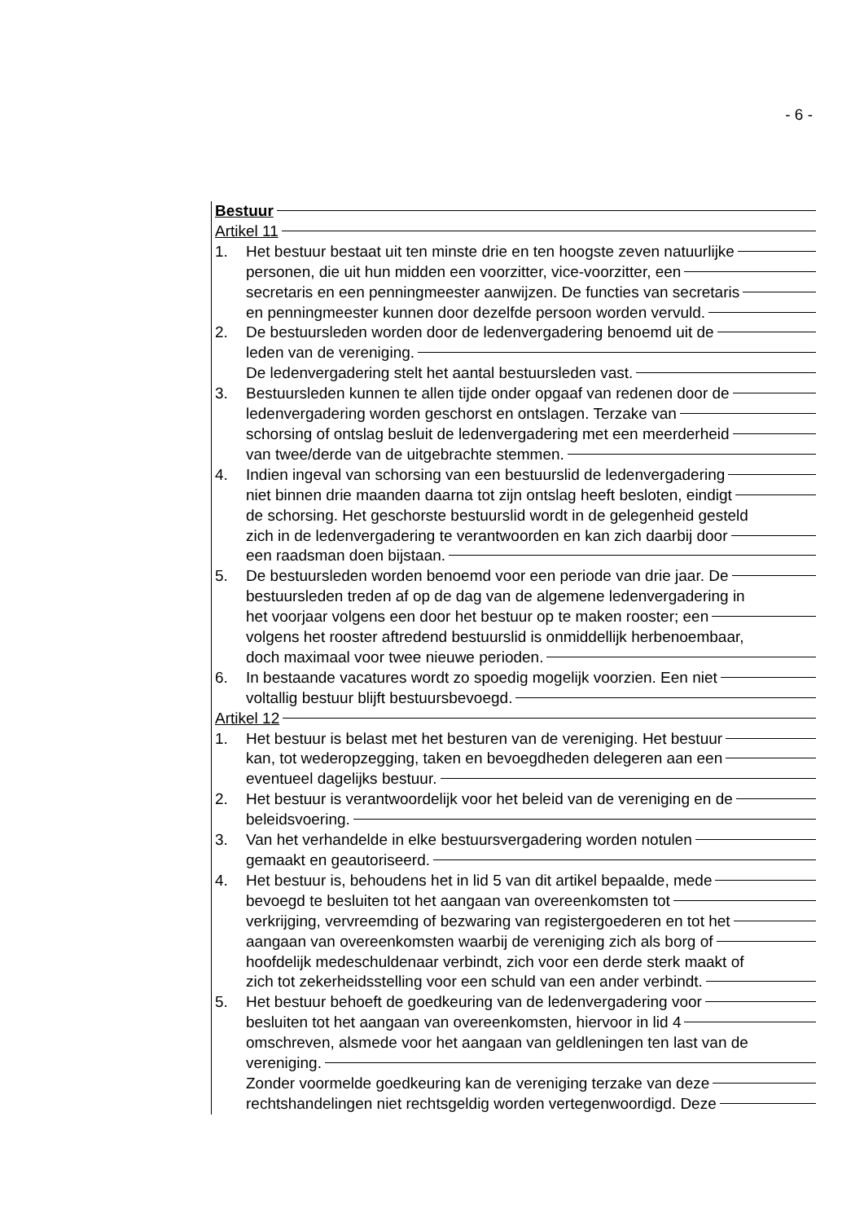- 6 -
Bestuur
Artikel 11
1. Het bestuur bestaat uit ten minste drie en ten hoogste zeven natuurlijke
personen, die uit hun midden een voorzitter, vice-voorzitter, een
secretaris en een penningmeester aanwijzen. De functies van secretaris
en penningmeester kunnen door dezelfde persoon worden vervuld.
2. De bestuursleden worden door de ledenvergadering benoemd uit de
leden van de vereniging.
De ledenvergadering stelt het aantal bestuursleden vast.
3. Bestuursleden kunnen te allen tijde onder opgaaf van redenen door de
ledenvergadering worden geschorst en ontslagen. Terzake van
schorsing of ontslag besluit de ledenvergadering met een meerderheid
van twee/derde van de uitgebrachte stemmen.
4. Indien ingeval van schorsing van een bestuurslid de ledenvergadering
niet binnen drie maanden daarna tot zijn ontslag heeft besloten, eindigt
de schorsing. Het geschorste bestuurslid wordt in de gelegenheid gesteld
zich in de ledenvergadering te verantwoorden en kan zich daarbij door
een raadsman doen bijstaan.
5. De bestuursleden worden benoemd voor een periode van drie jaar. De
bestuursleden treden af op de dag van de algemene ledenvergadering in
het voorjaar volgens een door het bestuur op te maken rooster; een
volgens het rooster aftredend bestuurslid is onmiddellijk herbenoembaar,
doch maximaal voor twee nieuwe perioden.
6. In bestaande vacatures wordt zo spoedig mogelijk voorzien. Een niet
voltallig bestuur blijft bestuursbevoegd.
Artikel 12
1. Het bestuur is belast met het besturen van de vereniging. Het bestuur
kan, tot wederopzegging, taken en bevoegdheden delegeren aan een
eventueel dagelijks bestuur.
2. Het bestuur is verantwoordelijk voor het beleid van de vereniging en de
beleidsvoering.
3. Van het verhandelde in elke bestuursvergadering worden notulen
gemaakt en geautoriseerd.
4. Het bestuur is, behoudens het in lid 5 van dit artikel bepaalde, mede
bevoegd te besluiten tot het aangaan van overeenkomsten tot
verkrijging, vervreemding of bezwaring van registergoederen en tot het
aangaan van overeenkomsten waarbij de vereniging zich als borg of
hoofdelijk medeschuldenaar verbindt, zich voor een derde sterk maakt of
zich tot zekerheidsstelling voor een schuld van een ander verbindt.
5. Het bestuur behoeft de goedkeuring van de ledenvergadering voor
besluiten tot het aangaan van overeenkomsten, hiervoor in lid 4
omschreven, alsmede voor het aangaan van geldleningen ten last van de
vereniging.
Zonder voormelde goedkeuring kan de vereniging terzake van deze
rechtshandelingen niet rechtsgeldig worden vertegenwoordigd. Deze